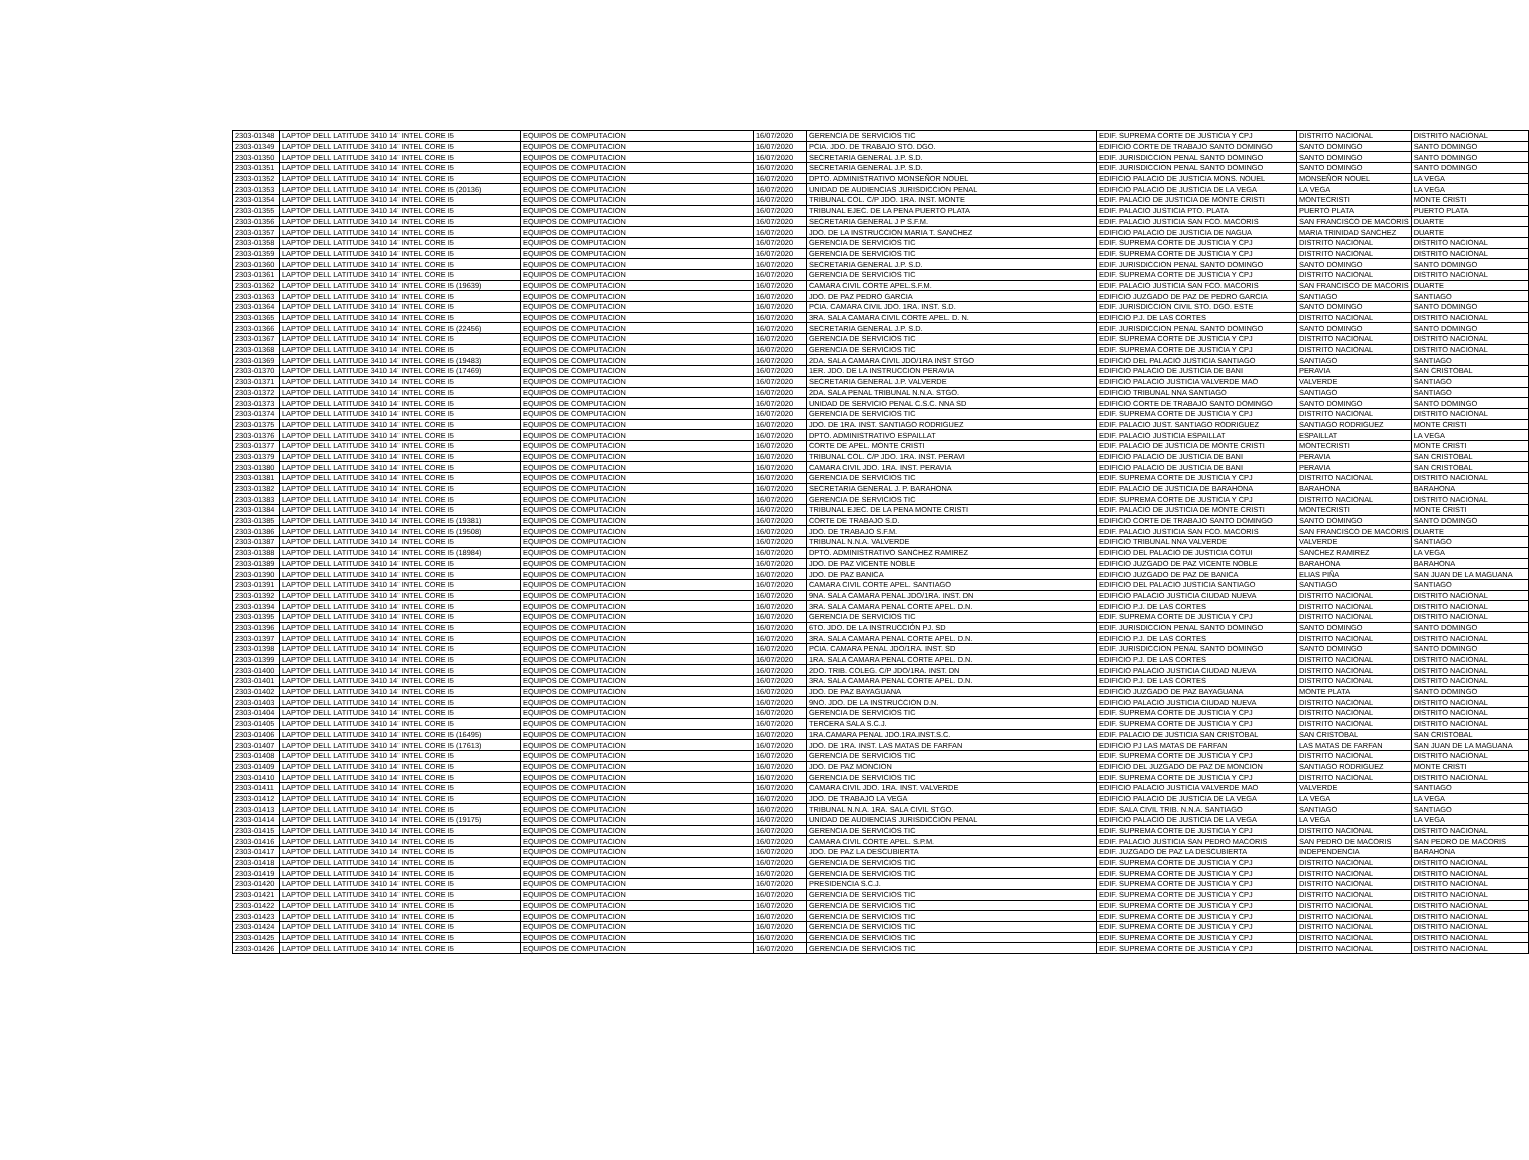| 2303-01348 | LAPTOP DELL LATITUDE 3410 14¨ INTEL CORE I5 | EQUIPOS DE COMPUTACION | 16/07/2020 | GERENCIA DE SERVICIOS TIC | EDIF. SUPREMA CORTE DE JUSTICIA Y CPJ | DISTRITO NACIONAL | DISTRITO NACIONAL |
| 2303-01349 | LAPTOP DELL LATITUDE 3410 14¨ INTEL CORE I5 | EQUIPOS DE COMPUTACION | 16/07/2020 | PCIA. JDO. DE TRABAJO STO. DGO. | EDIFICIO CORTE DE TRABAJO SANTO DOMINGO | SANTO DOMINGO | SANTO DOMINGO |
| 2303-01350 | LAPTOP DELL LATITUDE 3410 14¨ INTEL CORE I5 | EQUIPOS DE COMPUTACION | 16/07/2020 | SECRETARIA GENERAL J.P. S.D. | EDIF. JURISDICCION PENAL SANTO DOMINGO | SANTO DOMINGO | SANTO DOMINGO |
| 2303-01351 | LAPTOP DELL LATITUDE 3410 14¨ INTEL CORE I5 | EQUIPOS DE COMPUTACION | 16/07/2020 | SECRETARIA GENERAL J.P. S.D. | EDIF. JURISDICCION PENAL SANTO DOMINGO | SANTO DOMINGO | SANTO DOMINGO |
| 2303-01352 | LAPTOP DELL LATITUDE 3410 14¨ INTEL CORE I5 | EQUIPOS DE COMPUTACION | 16/07/2020 | DPTO. ADMINISTRATIVO MONSEÑOR NOUEL | EDIFICIO PALACIO DE JUSTICIA MONS. NOUEL | MONSEÑOR NOUEL | LA VEGA |
| 2303-01353 | LAPTOP DELL LATITUDE 3410 14¨ INTEL CORE I5 (20136) | EQUIPOS DE COMPUTACION | 16/07/2020 | UNIDAD DE AUDIENCIAS JURISDICCION PENAL | EDIFICIO PALACIO DE JUSTICIA DE LA VEGA | LA VEGA | LA VEGA |
| 2303-01354 | LAPTOP DELL LATITUDE 3410 14¨ INTEL CORE I5 | EQUIPOS DE COMPUTACION | 16/07/2020 | TRIBUNAL COL. C/P JDO. 1RA. INST. MONTE | EDIF. PALACIO DE JUSTICIA DE MONTE CRISTI | MONTECRISTI | MONTE CRISTI |
| 2303-01355 | LAPTOP DELL LATITUDE 3410 14¨ INTEL CORE I5 | EQUIPOS DE COMPUTACION | 16/07/2020 | TRIBUNAL EJEC. DE LA PENA PUERTO PLATA | EDIF. PALACIO JUSTICIA PTO. PLATA | PUERTO PLATA | PUERTO PLATA |
| 2303-01356 | LAPTOP DELL LATITUDE 3410 14¨ INTEL CORE I5 | EQUIPOS DE COMPUTACION | 16/07/2020 | SECRETARIA GENERAL J P S.F.M. | EDIF. PALACIO JUSTICIA SAN FCO. MACORIS | SAN FRANCISCO DE MACORIS | DUARTE |
| 2303-01357 | LAPTOP DELL LATITUDE 3410 14¨ INTEL CORE I5 | EQUIPOS DE COMPUTACION | 16/07/2020 | JDO. DE LA INSTRUCCION MARIA T. SANCHEZ | EDIFICIO PALACIO DE JUSTICIA DE NAGUA | MARIA TRINIDAD SANCHEZ | DUARTE |
| 2303-01358 | LAPTOP DELL LATITUDE 3410 14¨ INTEL CORE I5 | EQUIPOS DE COMPUTACION | 16/07/2020 | GERENCIA DE SERVICIOS TIC | EDIF. SUPREMA CORTE DE JUSTICIA Y CPJ | DISTRITO NACIONAL | DISTRITO NACIONAL |
| 2303-01359 | LAPTOP DELL LATITUDE 3410 14¨ INTEL CORE I5 | EQUIPOS DE COMPUTACION | 16/07/2020 | GERENCIA DE SERVICIOS TIC | EDIF. SUPREMA CORTE DE JUSTICIA Y CPJ | DISTRITO NACIONAL | DISTRITO NACIONAL |
| 2303-01360 | LAPTOP DELL LATITUDE 3410 14¨ INTEL CORE I5 | EQUIPOS DE COMPUTACION | 16/07/2020 | SECRETARIA GENERAL J.P. S.D. | EDIF. JURISDICCION PENAL SANTO DOMINGO | SANTO DOMINGO | SANTO DOMINGO |
| 2303-01361 | LAPTOP DELL LATITUDE 3410 14¨ INTEL CORE I5 | EQUIPOS DE COMPUTACION | 16/07/2020 | GERENCIA DE SERVICIOS TIC | EDIF. SUPREMA CORTE DE JUSTICIA Y CPJ | DISTRITO NACIONAL | DISTRITO NACIONAL |
| 2303-01362 | LAPTOP DELL LATITUDE 3410 14¨ INTEL CORE I5 (19639) | EQUIPOS DE COMPUTACION | 16/07/2020 | CAMARA CIVIL CORTE APEL.S.F.M. | EDIF. PALACIO JUSTICIA SAN FCO. MACORIS | SAN FRANCISCO DE MACORIS | DUARTE |
| 2303-01363 | LAPTOP DELL LATITUDE 3410 14¨ INTEL CORE I5 | EQUIPOS DE COMPUTACION | 16/07/2020 | JDO. DE PAZ PEDRO GARCIA | EDIFICIO JUZGADO DE PAZ DE PEDRO GARCIA | SANTIAGO | SANTIAGO |
| 2303-01364 | LAPTOP DELL LATITUDE 3410 14¨ INTEL CORE I5 | EQUIPOS DE COMPUTACION | 16/07/2020 | PCIA. CAMARA CIVIL JDO. 1RA. INST. S.D. | EDIF. JURISDICCION CIVIL STO. DGO. ESTE | SANTO DOMINGO | SANTO DOMINGO |
| 2303-01365 | LAPTOP DELL LATITUDE 3410 14¨ INTEL CORE I5 | EQUIPOS DE COMPUTACION | 16/07/2020 | 3RA. SALA CAMARA CIVIL CORTE APEL. D. N. | EDIFICIO P.J. DE LAS CORTES | DISTRITO NACIONAL | DISTRITO NACIONAL |
| 2303-01366 | LAPTOP DELL LATITUDE 3410 14¨ INTEL CORE I5 (22456) | EQUIPOS DE COMPUTACION | 16/07/2020 | SECRETARIA GENERAL J.P. S.D. | EDIF. JURISDICCION PENAL SANTO DOMINGO | SANTO DOMINGO | SANTO DOMINGO |
| 2303-01367 | LAPTOP DELL LATITUDE 3410 14¨ INTEL CORE I5 | EQUIPOS DE COMPUTACION | 16/07/2020 | GERENCIA DE SERVICIOS TIC | EDIF. SUPREMA CORTE DE JUSTICIA Y CPJ | DISTRITO NACIONAL | DISTRITO NACIONAL |
| 2303-01368 | LAPTOP DELL LATITUDE 3410 14¨ INTEL CORE I5 | EQUIPOS DE COMPUTACION | 16/07/2020 | GERENCIA DE SERVICIOS TIC | EDIF. SUPREMA CORTE DE JUSTICIA Y CPJ | DISTRITO NACIONAL | DISTRITO NACIONAL |
| 2303-01369 | LAPTOP DELL LATITUDE 3410 14¨ INTEL CORE I5 (19483) | EQUIPOS DE COMPUTACION | 16/07/2020 | 2DA. SALA CAMARA CIVIL JDO/1RA INST STGO | EDIFICIO DEL PALACIO JUSTICIA SANTIAGO | SANTIAGO | SANTIAGO |
| 2303-01370 | LAPTOP DELL LATITUDE 3410 14¨ INTEL CORE I5 (17469) | EQUIPOS DE COMPUTACION | 16/07/2020 | 1ER. JDO. DE LA INSTRUCCION PERAVIA | EDIFICIO PALACIO DE JUSTICIA DE BANI | PERAVIA | SAN CRISTOBAL |
| 2303-01371 | LAPTOP DELL LATITUDE 3410 14¨ INTEL CORE I5 | EQUIPOS DE COMPUTACION | 16/07/2020 | SECRETARIA GENERAL J.P. VALVERDE | EDIFICIO PALACIO JUSTICIA VALVERDE MAO | VALVERDE | SANTIAGO |
| 2303-01372 | LAPTOP DELL LATITUDE 3410 14¨ INTEL CORE I5 | EQUIPOS DE COMPUTACION | 16/07/2020 | 2DA. SALA PENAL TRIBUNAL N.N.A. STGO. | EDIFICIO TRIBUNAL NNA SANTIAGO | SANTIAGO | SANTIAGO |
| 2303-01373 | LAPTOP DELL LATITUDE 3410 14¨ INTEL CORE I5 | EQUIPOS DE COMPUTACION | 16/07/2020 | UNIDAD DE SERVICIO PENAL C.S.C. NNA SD | EDIFICIO CORTE DE TRABAJO SANTO DOMINGO | SANTO DOMINGO | SANTO DOMINGO |
| 2303-01374 | LAPTOP DELL LATITUDE 3410 14¨ INTEL CORE I5 | EQUIPOS DE COMPUTACION | 16/07/2020 | GERENCIA DE SERVICIOS TIC | EDIF. SUPREMA CORTE DE JUSTICIA Y CPJ | DISTRITO NACIONAL | DISTRITO NACIONAL |
| 2303-01375 | LAPTOP DELL LATITUDE 3410 14¨ INTEL CORE I5 | EQUIPOS DE COMPUTACION | 16/07/2020 | JDO. DE 1RA. INST. SANTIAGO RODRIGUEZ | EDIF. PALACIO JUST. SANTIAGO RODRIGUEZ | SANTIAGO RODRIGUEZ | MONTE CRISTI |
| 2303-01376 | LAPTOP DELL LATITUDE 3410 14¨ INTEL CORE I5 | EQUIPOS DE COMPUTACION | 16/07/2020 | DPTO. ADMINISTRATIVO ESPAILLAT | EDIF. PALACIO JUSTICIA ESPAILLAT | ESPAILLAT | LA VEGA |
| 2303-01377 | LAPTOP DELL LATITUDE 3410 14¨ INTEL CORE I5 | EQUIPOS DE COMPUTACION | 16/07/2020 | CORTE DE APEL. MONTE CRISTI | EDIF. PALACIO DE JUSTICIA DE MONTE CRISTI | MONTECRISTI | MONTE CRISTI |
| 2303-01379 | LAPTOP DELL LATITUDE 3410 14¨ INTEL CORE I5 | EQUIPOS DE COMPUTACION | 16/07/2020 | TRIBUNAL COL. C/P JDO. 1RA. INST. PERAVI | EDIFICIO PALACIO DE JUSTICIA DE BANI | PERAVIA | SAN CRISTOBAL |
| 2303-01380 | LAPTOP DELL LATITUDE 3410 14¨ INTEL CORE I5 | EQUIPOS DE COMPUTACION | 16/07/2020 | CAMARA CIVIL JDO. 1RA. INST. PERAVIA | EDIFICIO PALACIO DE JUSTICIA DE BANI | PERAVIA | SAN CRISTOBAL |
| 2303-01381 | LAPTOP DELL LATITUDE 3410 14¨ INTEL CORE I5 | EQUIPOS DE COMPUTACION | 16/07/2020 | GERENCIA DE SERVICIOS TIC | EDIF. SUPREMA CORTE DE JUSTICIA Y CPJ | DISTRITO NACIONAL | DISTRITO NACIONAL |
| 2303-01382 | LAPTOP DELL LATITUDE 3410 14¨ INTEL CORE I5 | EQUIPOS DE COMPUTACION | 16/07/2020 | SECRETARIA GENERAL J. P. BARAHONA | EDIF. PALACIO DE JUSTICIA DE BARAHONA | BARAHONA | BARAHONA |
| 2303-01383 | LAPTOP DELL LATITUDE 3410 14¨ INTEL CORE I5 | EQUIPOS DE COMPUTACION | 16/07/2020 | GERENCIA DE SERVICIOS TIC | EDIF. SUPREMA CORTE DE JUSTICIA Y CPJ | DISTRITO NACIONAL | DISTRITO NACIONAL |
| 2303-01384 | LAPTOP DELL LATITUDE 3410 14¨ INTEL CORE I5 | EQUIPOS DE COMPUTACION | 16/07/2020 | TRIBUNAL EJEC. DE LA PENA MONTE CRISTI | EDIF. PALACIO DE JUSTICIA DE MONTE CRISTI | MONTECRISTI | MONTE CRISTI |
| 2303-01385 | LAPTOP DELL LATITUDE 3410 14¨ INTEL CORE I5 (19381) | EQUIPOS DE COMPUTACION | 16/07/2020 | CORTE DE TRABAJO S.D. | EDIFICIO CORTE DE TRABAJO SANTO DOMINGO | SANTO DOMINGO | SANTO DOMINGO |
| 2303-01386 | LAPTOP DELL LATITUDE 3410 14¨ INTEL CORE I5 (19508) | EQUIPOS DE COMPUTACION | 16/07/2020 | JDO. DE TRABAJO S.F.M. | EDIF. PALACIO JUSTICIA SAN FCO. MACORIS | SAN FRANCISCO DE MACORIS | DUARTE |
| 2303-01387 | LAPTOP DELL LATITUDE 3410 14¨ INTEL CORE I5 | EQUIPOS DE COMPUTACION | 16/07/2020 | TRIBUNAL N.N.A. VALVERDE | EDIFICIO TRIBUNAL NNA VALVERDE | VALVERDE | SANTIAGO |
| 2303-01388 | LAPTOP DELL LATITUDE 3410 14¨ INTEL CORE I5 (18984) | EQUIPOS DE COMPUTACION | 16/07/2020 | DPTO. ADMINISTRATIVO SANCHEZ RAMIREZ | EDIFICIO DEL PALACIO DE JUSTICIA COTUI | SANCHEZ RAMIREZ | LA VEGA |
| 2303-01389 | LAPTOP DELL LATITUDE 3410 14¨ INTEL CORE I5 | EQUIPOS DE COMPUTACION | 16/07/2020 | JDO. DE PAZ VICENTE NOBLE | EDIFICIO JUZGADO DE PAZ VICENTE NOBLE | BARAHONA | BARAHONA |
| 2303-01390 | LAPTOP DELL LATITUDE 3410 14¨ INTEL CORE I5 | EQUIPOS DE COMPUTACION | 16/07/2020 | JDO. DE PAZ BANICA | EDIFICIO JUZGADO DE PAZ DE BANICA | ELIAS PIÑA | SAN JUAN DE LA MAGUANA |
| 2303-01391 | LAPTOP DELL LATITUDE 3410 14¨ INTEL CORE I5 | EQUIPOS DE COMPUTACION | 16/07/2020 | CAMARA CIVIL CORTE APEL. SANTIAGO | EDIFICIO DEL PALACIO JUSTICIA SANTIAGO | SANTIAGO | SANTIAGO |
| 2303-01392 | LAPTOP DELL LATITUDE 3410 14¨ INTEL CORE I5 | EQUIPOS DE COMPUTACION | 16/07/2020 | 9NA. SALA CAMARA PENAL JDO/1RA. INST. DN | EDIFICIO PALACIO JUSTICIA CIUDAD NUEVA | DISTRITO NACIONAL | DISTRITO NACIONAL |
| 2303-01394 | LAPTOP DELL LATITUDE 3410 14¨ INTEL CORE I5 | EQUIPOS DE COMPUTACION | 16/07/2020 | 3RA. SALA CAMARA PENAL CORTE APEL. D.N. | EDIFICIO P.J. DE LAS CORTES | DISTRITO NACIONAL | DISTRITO NACIONAL |
| 2303-01395 | LAPTOP DELL LATITUDE 3410 14¨ INTEL CORE I5 | EQUIPOS DE COMPUTACION | 16/07/2020 | GERENCIA DE SERVICIOS TIC | EDIF. SUPREMA CORTE DE JUSTICIA Y CPJ | DISTRITO NACIONAL | DISTRITO NACIONAL |
| 2303-01396 | LAPTOP DELL LATITUDE 3410 14¨ INTEL CORE I5 | EQUIPOS DE COMPUTACION | 16/07/2020 | 6TO. JDO. DE LA INSTRUCCIÓN PJ. SD | EDIF. JURISDICCION PENAL SANTO DOMINGO | SANTO DOMINGO | SANTO DOMINGO |
| 2303-01397 | LAPTOP DELL LATITUDE 3410 14¨ INTEL CORE I5 | EQUIPOS DE COMPUTACION | 16/07/2020 | 3RA. SALA CAMARA PENAL CORTE APEL. D.N. | EDIFICIO P.J. DE LAS CORTES | DISTRITO NACIONAL | DISTRITO NACIONAL |
| 2303-01398 | LAPTOP DELL LATITUDE 3410 14¨ INTEL CORE I5 | EQUIPOS DE COMPUTACION | 16/07/2020 | PCIA. CAMARA PENAL JDO/1RA. INST. SD | EDIF. JURISDICCION PENAL SANTO DOMINGO | SANTO DOMINGO | SANTO DOMINGO |
| 2303-01399 | LAPTOP DELL LATITUDE 3410 14¨ INTEL CORE I5 | EQUIPOS DE COMPUTACION | 16/07/2020 | 1RA. SALA CAMARA PENAL CORTE APEL. D.N. | EDIFICIO P.J. DE LAS CORTES | DISTRITO NACIONAL | DISTRITO NACIONAL |
| 2303-01400 | LAPTOP DELL LATITUDE 3410 14¨ INTEL CORE I5 | EQUIPOS DE COMPUTACION | 16/07/2020 | 2DO. TRIB. COLEG. C/P JDO/1RA. INST. DN | EDIFICIO PALACIO JUSTICIA CIUDAD NUEVA | DISTRITO NACIONAL | DISTRITO NACIONAL |
| 2303-01401 | LAPTOP DELL LATITUDE 3410 14¨ INTEL CORE I5 | EQUIPOS DE COMPUTACION | 16/07/2020 | 3RA. SALA CAMARA PENAL CORTE APEL. D.N. | EDIFICIO P.J. DE LAS CORTES | DISTRITO NACIONAL | DISTRITO NACIONAL |
| 2303-01402 | LAPTOP DELL LATITUDE 3410 14¨ INTEL CORE I5 | EQUIPOS DE COMPUTACION | 16/07/2020 | JDO. DE PAZ BAYAGUANA | EDIFICIO JUZGADO DE PAZ BAYAGUANA | MONTE PLATA | SANTO DOMINGO |
| 2303-01403 | LAPTOP DELL LATITUDE 3410 14¨ INTEL CORE I5 | EQUIPOS DE COMPUTACION | 16/07/2020 | 9NO. JDO. DE LA INSTRUCCION D.N. | EDIFICIO PALACIO JUSTICIA CIUDAD NUEVA | DISTRITO NACIONAL | DISTRITO NACIONAL |
| 2303-01404 | LAPTOP DELL LATITUDE 3410 14¨ INTEL CORE I5 | EQUIPOS DE COMPUTACION | 16/07/2020 | GERENCIA DE SERVICIOS TIC | EDIF. SUPREMA CORTE DE JUSTICIA Y CPJ | DISTRITO NACIONAL | DISTRITO NACIONAL |
| 2303-01405 | LAPTOP DELL LATITUDE 3410 14¨ INTEL CORE I5 | EQUIPOS DE COMPUTACION | 16/07/2020 | TERCERA SALA S.C.J. | EDIF. SUPREMA CORTE DE JUSTICIA Y CPJ | DISTRITO NACIONAL | DISTRITO NACIONAL |
| 2303-01406 | LAPTOP DELL LATITUDE 3410 14¨ INTEL CORE I5 (16495) | EQUIPOS DE COMPUTACION | 16/07/2020 | 1RA.CAMARA PENAL JDO.1RA.INST.S.C. | EDIF. PALACIO DE JUSTICIA SAN CRISTOBAL | SAN CRISTOBAL | SAN CRISTOBAL |
| 2303-01407 | LAPTOP DELL LATITUDE 3410 14¨ INTEL CORE I5 (17613) | EQUIPOS DE COMPUTACION | 16/07/2020 | JDO. DE 1RA. INST. LAS MATAS DE FARFAN | EDIFICIO PJ LAS MATAS DE FARFAN | LAS MATAS DE FARFAN | SAN JUAN DE LA MAGUANA |
| 2303-01408 | LAPTOP DELL LATITUDE 3410 14¨ INTEL CORE I5 | EQUIPOS DE COMPUTACION | 16/07/2020 | GERENCIA DE SERVICIOS TIC | EDIF. SUPREMA CORTE DE JUSTICIA Y CPJ | DISTRITO NACIONAL | DISTRITO NACIONAL |
| 2303-01409 | LAPTOP DELL LATITUDE 3410 14¨ INTEL CORE I5 | EQUIPOS DE COMPUTACION | 16/07/2020 | JDO. DE PAZ MONCION | EDIFICIO DEL JUZGADO DE PAZ DE MONCION | SANTIAGO RODRIGUEZ | MONTE CRISTI |
| 2303-01410 | LAPTOP DELL LATITUDE 3410 14¨ INTEL CORE I5 | EQUIPOS DE COMPUTACION | 16/07/2020 | GERENCIA DE SERVICIOS TIC | EDIF. SUPREMA CORTE DE JUSTICIA Y CPJ | DISTRITO NACIONAL | DISTRITO NACIONAL |
| 2303-01411 | LAPTOP DELL LATITUDE 3410 14¨ INTEL CORE I5 | EQUIPOS DE COMPUTACION | 16/07/2020 | CAMARA CIVIL JDO. 1RA. INST. VALVERDE | EDIFICIO PALACIO JUSTICIA VALVERDE MAO | VALVERDE | SANTIAGO |
| 2303-01412 | LAPTOP DELL LATITUDE 3410 14¨ INTEL CORE I5 | EQUIPOS DE COMPUTACION | 16/07/2020 | JDO. DE TRABAJO LA VEGA | EDIFICIO PALACIO DE JUSTICIA DE LA VEGA | LA VEGA | LA VEGA |
| 2303-01413 | LAPTOP DELL LATITUDE 3410 14¨ INTEL CORE I5 | EQUIPOS DE COMPUTACION | 16/07/2020 | TRIBUNAL N.N.A. 1RA. SALA CIVIL STGO. | EDIF. SALA CIVIL TRIB. N.N.A. SANTIAGO | SANTIAGO | SANTIAGO |
| 2303-01414 | LAPTOP DELL LATITUDE 3410 14¨ INTEL CORE I5 (19175) | EQUIPOS DE COMPUTACION | 16/07/2020 | UNIDAD DE AUDIENCIAS JURISDICCION PENAL | EDIFICIO PALACIO DE JUSTICIA DE LA VEGA | LA VEGA | LA VEGA |
| 2303-01415 | LAPTOP DELL LATITUDE 3410 14¨ INTEL CORE I5 | EQUIPOS DE COMPUTACION | 16/07/2020 | GERENCIA DE SERVICIOS TIC | EDIF. SUPREMA CORTE DE JUSTICIA Y CPJ | DISTRITO NACIONAL | DISTRITO NACIONAL |
| 2303-01416 | LAPTOP DELL LATITUDE 3410 14¨ INTEL CORE I5 | EQUIPOS DE COMPUTACION | 16/07/2020 | CAMARA CIVIL CORTE APEL. S.P.M. | EDIF. PALACIO JUSTICIA SAN PEDRO MACORIS | SAN PEDRO DE MACORIS | SAN PEDRO DE MACORIS |
| 2303-01417 | LAPTOP DELL LATITUDE 3410 14¨ INTEL CORE I5 | EQUIPOS DE COMPUTACION | 16/07/2020 | JDO. DE PAZ LA DESCUBIERTA | EDIF. JUZGADO DE PAZ LA DESCUBIERTA | INDEPENDENCIA | BARAHONA |
| 2303-01418 | LAPTOP DELL LATITUDE 3410 14¨ INTEL CORE I5 | EQUIPOS DE COMPUTACION | 16/07/2020 | GERENCIA DE SERVICIOS TIC | EDIF. SUPREMA CORTE DE JUSTICIA Y CPJ | DISTRITO NACIONAL | DISTRITO NACIONAL |
| 2303-01419 | LAPTOP DELL LATITUDE 3410 14¨ INTEL CORE I5 | EQUIPOS DE COMPUTACION | 16/07/2020 | GERENCIA DE SERVICIOS TIC | EDIF. SUPREMA CORTE DE JUSTICIA Y CPJ | DISTRITO NACIONAL | DISTRITO NACIONAL |
| 2303-01420 | LAPTOP DELL LATITUDE 3410 14¨ INTEL CORE I5 | EQUIPOS DE COMPUTACION | 16/07/2020 | PRESIDENCIA S.C.J. | EDIF. SUPREMA CORTE DE JUSTICIA Y CPJ | DISTRITO NACIONAL | DISTRITO NACIONAL |
| 2303-01421 | LAPTOP DELL LATITUDE 3410 14¨ INTEL CORE I5 | EQUIPOS DE COMPUTACION | 16/07/2020 | GERENCIA DE SERVICIOS TIC | EDIF. SUPREMA CORTE DE JUSTICIA Y CPJ | DISTRITO NACIONAL | DISTRITO NACIONAL |
| 2303-01422 | LAPTOP DELL LATITUDE 3410 14¨ INTEL CORE I5 | EQUIPOS DE COMPUTACION | 16/07/2020 | GERENCIA DE SERVICIOS TIC | EDIF. SUPREMA CORTE DE JUSTICIA Y CPJ | DISTRITO NACIONAL | DISTRITO NACIONAL |
| 2303-01423 | LAPTOP DELL LATITUDE 3410 14¨ INTEL CORE I5 | EQUIPOS DE COMPUTACION | 16/07/2020 | GERENCIA DE SERVICIOS TIC | EDIF. SUPREMA CORTE DE JUSTICIA Y CPJ | DISTRITO NACIONAL | DISTRITO NACIONAL |
| 2303-01424 | LAPTOP DELL LATITUDE 3410 14¨ INTEL CORE I5 | EQUIPOS DE COMPUTACION | 16/07/2020 | GERENCIA DE SERVICIOS TIC | EDIF. SUPREMA CORTE DE JUSTICIA Y CPJ | DISTRITO NACIONAL | DISTRITO NACIONAL |
| 2303-01425 | LAPTOP DELL LATITUDE 3410 14¨ INTEL CORE I5 | EQUIPOS DE COMPUTACION | 16/07/2020 | GERENCIA DE SERVICIOS TIC | EDIF. SUPREMA CORTE DE JUSTICIA Y CPJ | DISTRITO NACIONAL | DISTRITO NACIONAL |
| 2303-01426 | LAPTOP DELL LATITUDE 3410 14¨ INTEL CORE I5 | EQUIPOS DE COMPUTACION | 16/07/2020 | GERENCIA DE SERVICIOS TIC | EDIF. SUPREMA CORTE DE JUSTICIA Y CPJ | DISTRITO NACIONAL | DISTRITO NACIONAL |